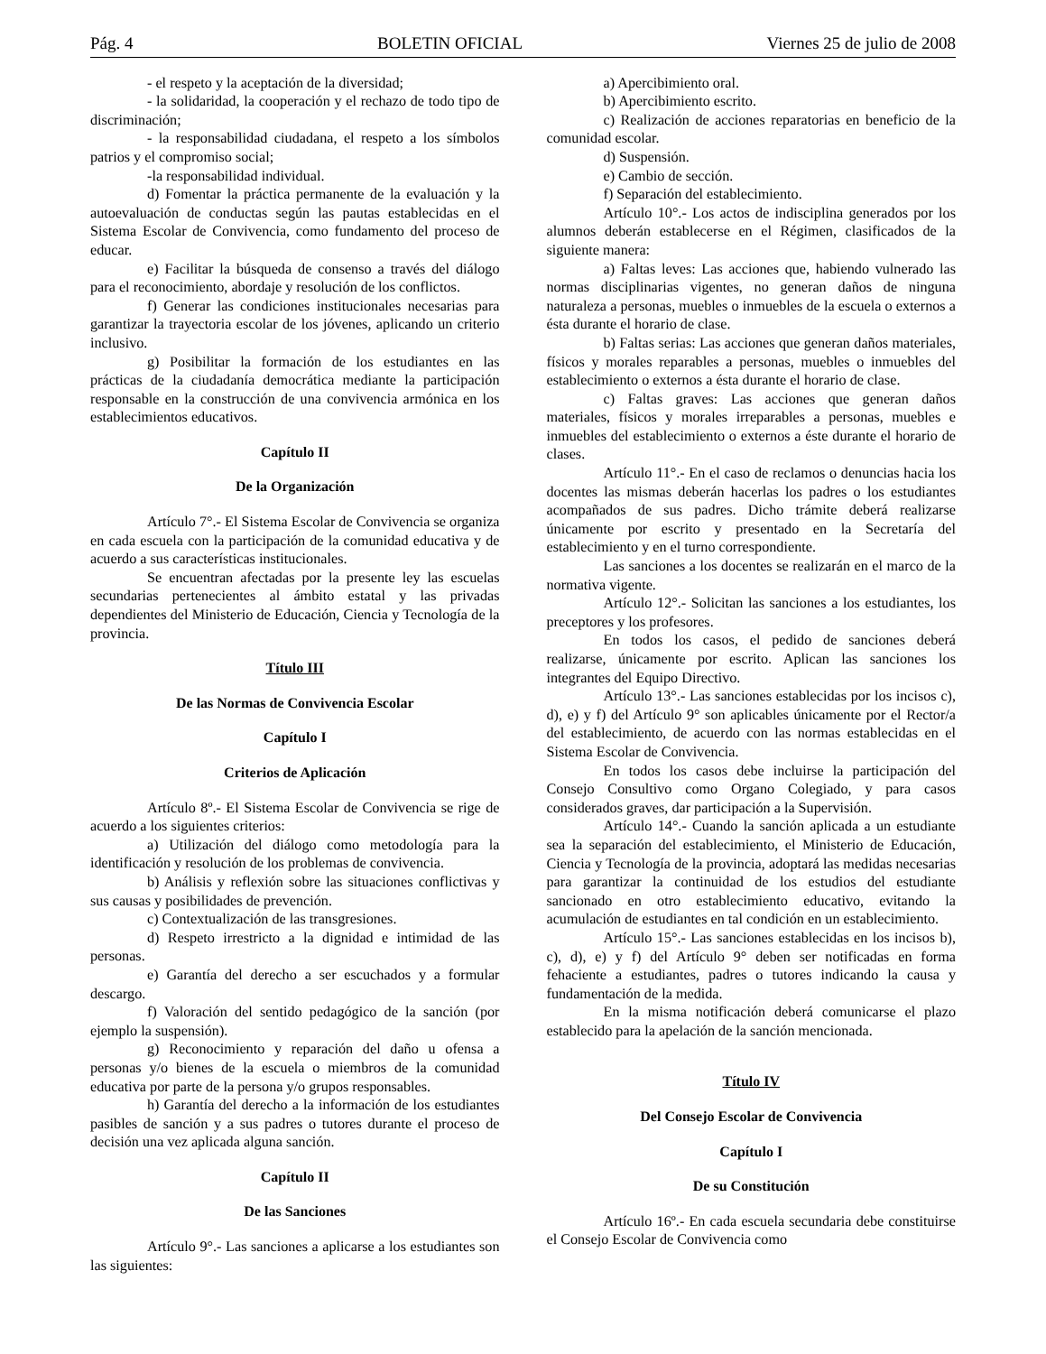Pág. 4 BOLETIN OFICIAL Viernes 25 de julio de 2008
- el respeto y la aceptación de la diversidad;
- la solidaridad, la cooperación y el rechazo de todo tipo de discriminación;
- la responsabilidad ciudadana, el respeto a los símbolos patrios y el compromiso social;
-la responsabilidad individual.
d) Fomentar la práctica permanente de la evaluación y la autoevaluación de conductas según las pautas establecidas en el Sistema Escolar de Convivencia, como fundamento del proceso de educar.
e) Facilitar la búsqueda de consenso a través del diálogo para el reconocimiento, abordaje y resolución de los conflictos.
f) Generar las condiciones institucionales necesarias para garantizar la trayectoria escolar de los jóvenes, aplicando un criterio inclusivo.
g) Posibilitar la formación de los estudiantes en las prácticas de la ciudadanía democrática mediante la participación responsable en la construcción de una convivencia armónica en los establecimientos educativos.
Capítulo II
De la Organización
Artículo 7°.- El Sistema Escolar de Convivencia se organiza en cada escuela con la participación de la comunidad educativa y de acuerdo a sus características institucionales.
Se encuentran afectadas por la presente ley las escuelas secundarias pertenecientes al ámbito estatal y las privadas dependientes del Ministerio de Educación, Ciencia y Tecnología de la provincia.
Título III
De las Normas de Convivencia Escolar
Capítulo I
Criterios de Aplicación
Artículo 8º.- El Sistema Escolar de Convivencia se rige de acuerdo a los siguientes criterios:
a) Utilización del diálogo como metodología para la identificación y resolución de los problemas de convivencia.
b) Análisis y reflexión sobre las situaciones conflictivas y sus causas y posibilidades de prevención.
c) Contextualización de las transgresiones.
d) Respeto irrestricto a la dignidad e intimidad de las personas.
e) Garantía del derecho a ser escuchados y a formular descargo.
f) Valoración del sentido pedagógico de la sanción (por ejemplo la suspensión).
g) Reconocimiento y reparación del daño u ofensa a personas y/o bienes de la escuela o miembros de la comunidad educativa por parte de la persona y/o grupos responsables.
h) Garantía del derecho a la información de los estudiantes pasibles de sanción y a sus padres o tutores durante el proceso de decisión una vez aplicada alguna sanción.
Capítulo II
De las Sanciones
Artículo 9°.- Las sanciones a aplicarse a los estudiantes son las siguientes:
a) Apercibimiento oral.
b) Apercibimiento escrito.
c) Realización de acciones reparatorias en beneficio de la comunidad escolar.
d) Suspensión.
e) Cambio de sección.
f) Separación del establecimiento.
Artículo 10°.- Los actos de indisciplina generados por los alumnos deberán establecerse en el Régimen, clasificados de la siguiente manera:
a) Faltas leves: Las acciones que, habiendo vulnerado las normas disciplinarias vigentes, no generan daños de ninguna naturaleza a personas, muebles o inmuebles de la escuela o externos a ésta durante el horario de clase.
b) Faltas serias: Las acciones que generan daños materiales, físicos y morales reparables a personas, muebles o inmuebles del establecimiento o externos a ésta durante el horario de clase.
c) Faltas graves: Las acciones que generan daños materiales, físicos y morales irreparables a personas, muebles e inmuebles del establecimiento o externos a éste durante el horario de clases.
Artículo 11°.- En el caso de reclamos o denuncias hacia los docentes las mismas deberán hacerlas los padres o los estudiantes acompañados de sus padres. Dicho trámite deberá realizarse únicamente por escrito y presentado en la Secretaría del establecimiento y en el turno correspondiente.
Las sanciones a los docentes se realizarán en el marco de la normativa vigente.
Artículo 12°.- Solicitan las sanciones a los estudiantes, los preceptores y los profesores.
En todos los casos, el pedido de sanciones deberá realizarse, únicamente por escrito. Aplican las sanciones los integrantes del Equipo Directivo.
Artículo 13°.- Las sanciones establecidas por los incisos c), d), e) y f) del Artículo 9° son aplicables únicamente por el Rector/a del establecimiento, de acuerdo con las normas establecidas en el Sistema Escolar de Convivencia.
En todos los casos debe incluirse la participación del Consejo Consultivo como Organo Colegiado, y para casos considerados graves, dar participación a la Supervisión.
Artículo 14°.- Cuando la sanción aplicada a un estudiante sea la separación del establecimiento, el Ministerio de Educación, Ciencia y Tecnología de la provincia, adoptará las medidas necesarias para garantizar la continuidad de los estudios del estudiante sancionado en otro establecimiento educativo, evitando la acumulación de estudiantes en tal condición en un establecimiento.
Artículo 15°.- Las sanciones establecidas en los incisos b), c), d), e) y f) del Artículo 9° deben ser notificadas en forma fehaciente a estudiantes, padres o tutores indicando la causa y fundamentación de la medida.
En la misma notificación deberá comunicarse el plazo establecido para la apelación de la sanción mencionada.
Título IV
Del Consejo Escolar de Convivencia
Capítulo I
De su Constitución
Artículo 16º.- En cada escuela secundaria debe constituirse el Consejo Escolar de Convivencia como